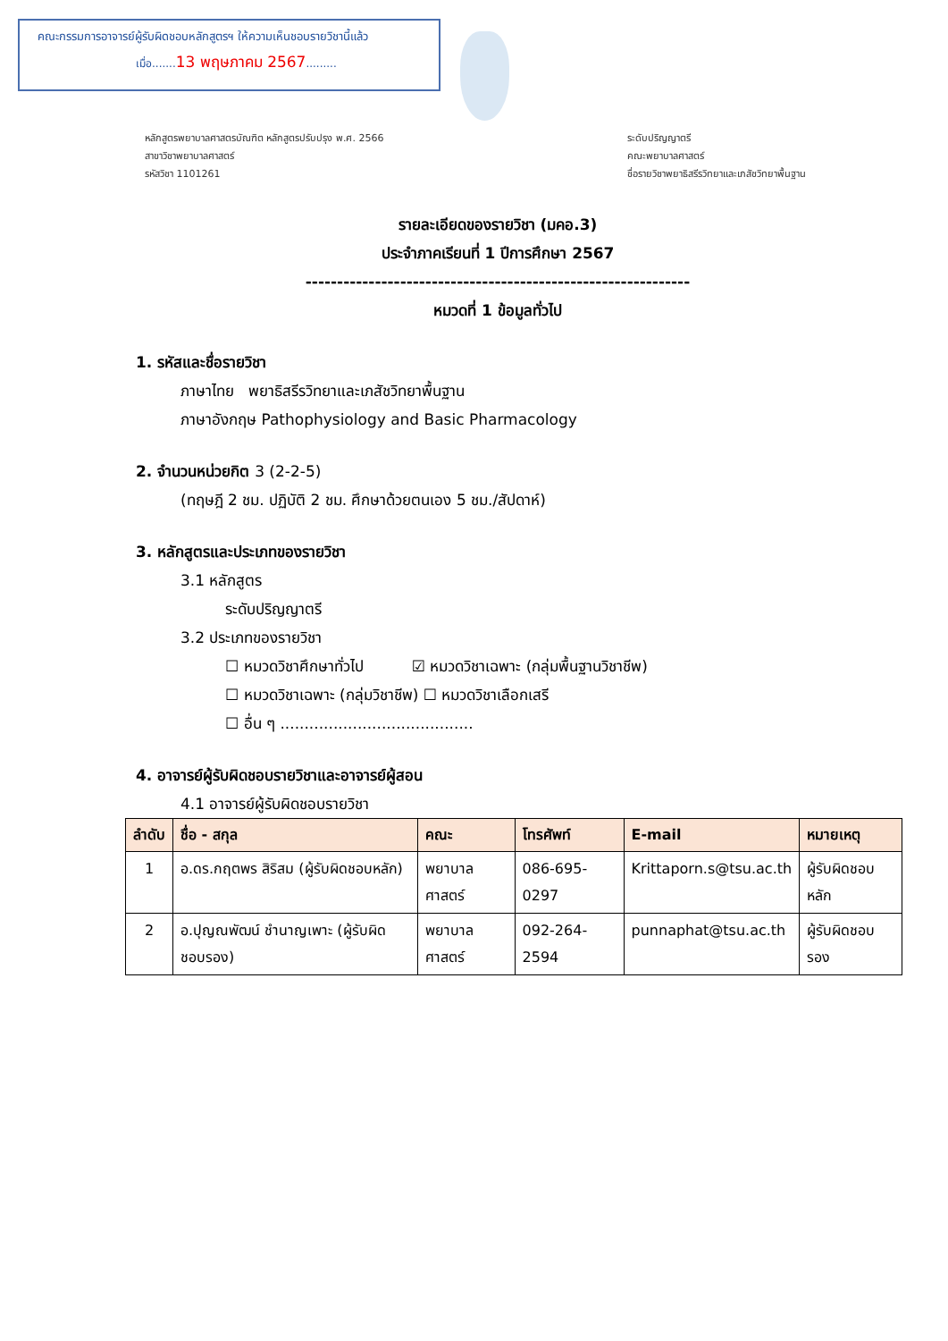คณะกรรมการอาจารย์ผู้รับผิดชอบหลักสูตรฯ ให้ความเห็นชอบรายวิชานี้แล้ว
เมื่อ.......13 พฤษภาคม 2567.........
หลักสูตรพยาบาลศาสตรบัณฑิต หลักสูตรปรับปรุง พ.ศ. 2566
สาขาวิชาพยาบาลศาสตร์
รหัสวิชา 1101261
ระดับปริญญาตรี
คณะพยาบาลศาสตร์
ชื่อรายวิชาพยาธิสรีรวิทยาและเภสัชวิทยาพื้นฐาน
รายละเอียดของรายวิชา (มคอ.3)
ประจำภาคเรียนที่ 1 ปีการศึกษา 2567
-------------------------------------------------------------
หมวดที่ 1 ข้อมูลทั่วไป
1. รหัสและชื่อรายวิชา
ภาษาไทย พยาธิสรีรวิทยาและเภสัชวิทยาพื้นฐาน
ภาษาอังกฤษ Pathophysiology and Basic Pharmacology
2. จำนวนหน่วยกิต 3 (2-2-5)
(ทฤษฎี 2 ชม. ปฏิบัติ 2 ชม. ศึกษาด้วยตนเอง 5 ชม./สัปดาห์)
3. หลักสูตรและประเภทของรายวิชา
3.1 หลักสูตร
ระดับปริญญาตรี
3.2 ประเภทของรายวิชา
☐ หมวดวิชาศึกษาทั่วไป ☑ หมวดวิชาเฉพาะ (กลุ่มพื้นฐานวิชาชีพ)
☐ หมวดวิชาเฉพาะ (กลุ่มวิชาชีพ) ☐ หมวดวิชาเลือกเสรี
☐ อื่น ๆ ........................................
4. อาจารย์ผู้รับผิดชอบรายวิชาและอาจารย์ผู้สอน
4.1 อาจารย์ผู้รับผิดชอบรายวิชา
| ลำดับ | ชื่อ - สกุล | คณะ | โทรศัพท์ | E-mail | หมายเหตุ |
| --- | --- | --- | --- | --- | --- |
| 1 | อ.ดร.กฤตพร สิริสม (ผู้รับผิดชอบหลัก) | พยาบาลศาสตร์ | 086-695-0297 | Krittaporn.s@tsu.ac.th | ผู้รับผิดชอบหลัก |
| 2 | อ.ปุญณพัฒน์ ชำนาญเพาะ (ผู้รับผิดชอบรอง) | พยาบาลศาสตร์ | 092-264-2594 | punnaphat@tsu.ac.th | ผู้รับผิดชอบรอง |